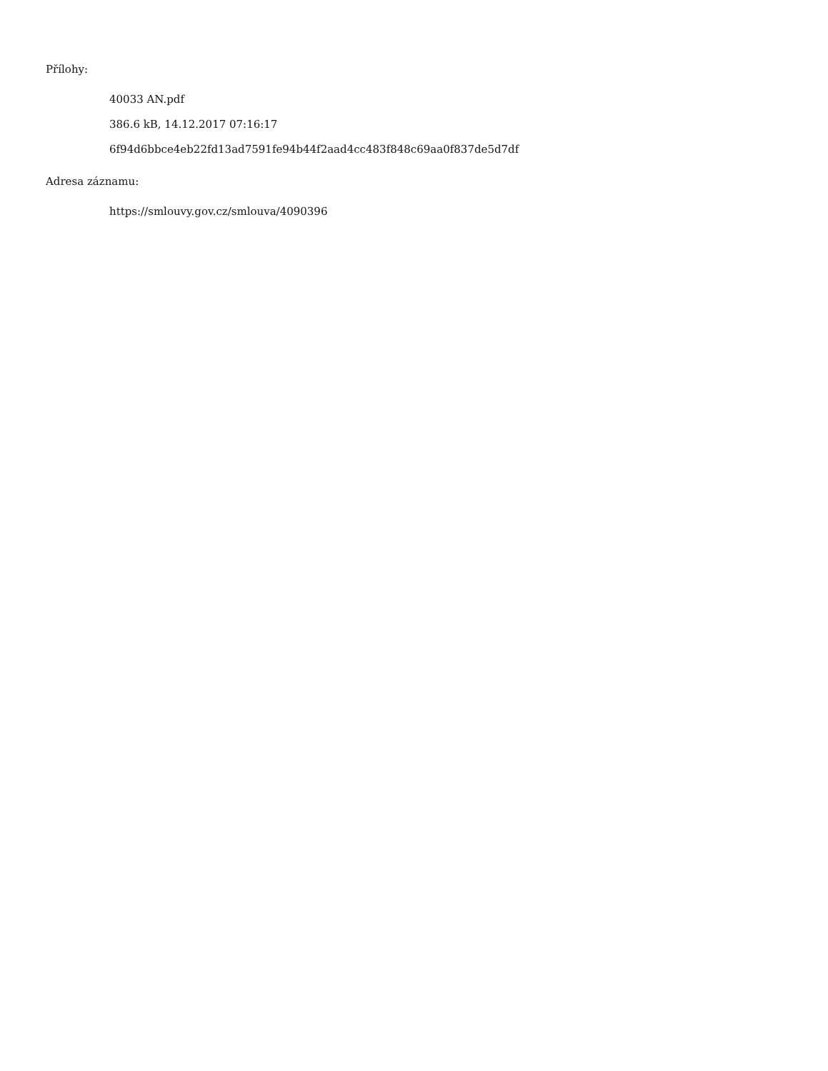Přílohy:
40033 AN.pdf
386.6 kB, 14.12.2017 07:16:17
6f94d6bbce4eb22fd13ad7591fe94b44f2aad4cc483f848c69aa0f837de5d7df
Adresa záznamu:
https://smlouvy.gov.cz/smlouva/4090396